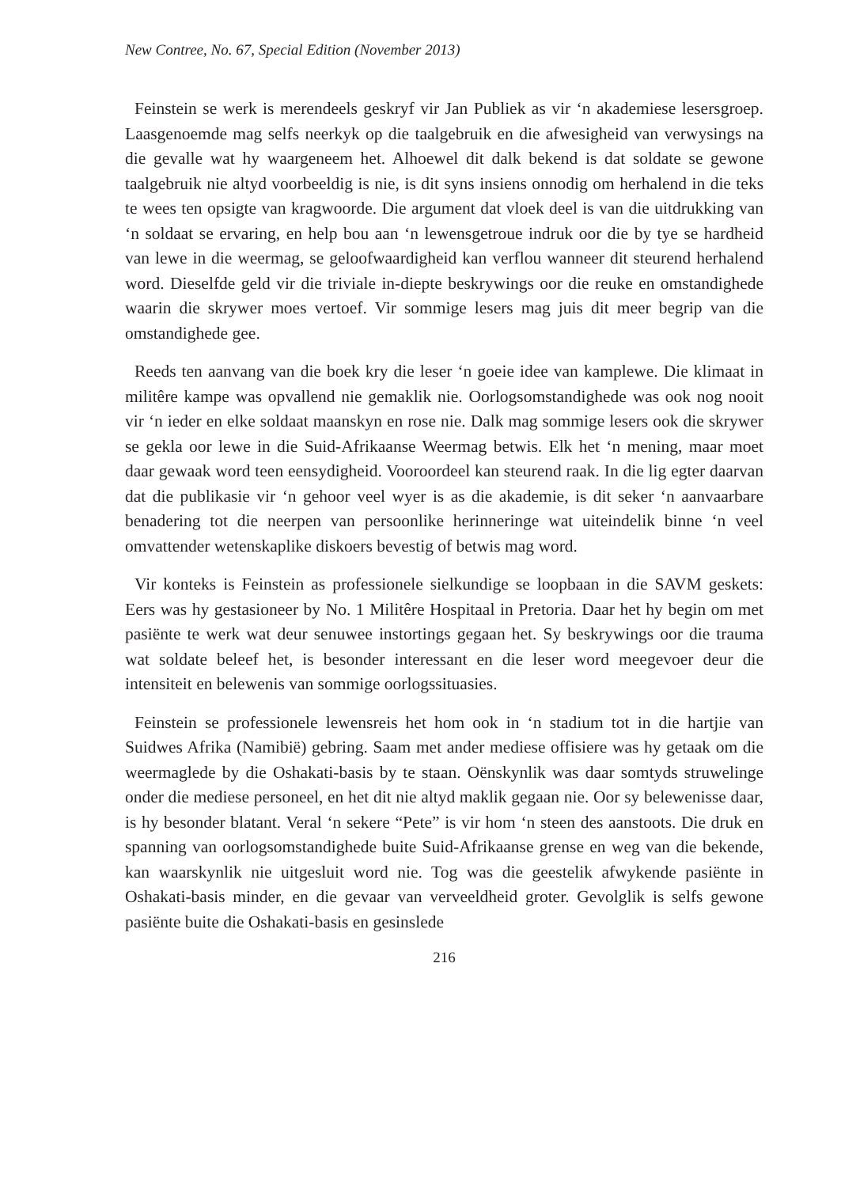New Contree, No. 67, Special Edition (November 2013)
Feinstein se werk is merendeels geskryf vir Jan Publiek as vir ‘n akademiese lesersgroep. Laasgenoemde mag selfs neerkyk op die taalgebruik en die afwesigheid van verwysings na die gevalle wat hy waargeneem het. Alhoewel dit dalk bekend is dat soldate se gewone taalgebruik nie altyd voorbeeldig is nie, is dit syns insiens onnodig om herhalend in die teks te wees ten opsigte van kragwoorde. Die argument dat vloek deel is van die uitdrukking van ‘n soldaat se ervaring, en help bou aan ‘n lewensgetroue indruk oor die by tye se hardheid van lewe in die weermag, se geloofwaardigheid kan verflou wanneer dit steurend herhalend word. Dieselfde geld vir die triviale in-diepte beskrywings oor die reuke en omstandighede waarin die skrywer moes vertoef. Vir sommige lesers mag juis dit meer begrip van die omstandighede gee.
Reeds ten aanvang van die boek kry die leser ‘n goeie idee van kamplewe. Die klimaat in militêre kampe was opvallend nie gemaklik nie. Oorlogsomstandighede was ook nog nooit vir ‘n ieder en elke soldaat maanskyn en rose nie. Dalk mag sommige lesers ook die skrywer se gekla oor lewe in die Suid-Afrikaanse Weermag betwis. Elk het ‘n mening, maar moet daar gewaak word teen eensydigheid. Vooroordeel kan steurend raak. In die lig egter daarvan dat die publikasie vir ‘n gehoor veel wyer is as die akademie, is dit seker ‘n aanvaarbare benadering tot die neerpen van persoonlike herinneringe wat uiteindelik binne ‘n veel omvattender wetenskaplike diskoers bevestig of betwis mag word.
Vir konteks is Feinstein as professionele sielkundige se loopbaan in die SAVM geskets: Eers was hy gestasioneer by No. 1 Militêre Hospitaal in Pretoria. Daar het hy begin om met pasiënte te werk wat deur senuwee instortings gegaan het. Sy beskrywings oor die trauma wat soldate beleef het, is besonder interessant en die leser word meegevoer deur die intensiteit en belewenis van sommige oorlogssituasies.
Feinstein se professionele lewensreis het hom ook in ‘n stadium tot in die hartjie van Suidwes Afrika (Namibië) gebring. Saam met ander mediese offisiere was hy getaak om die weermaglede by die Oshakati-basis by te staan. Oënskynlik was daar somtyds struwelinge onder die mediese personeel, en het dit nie altyd maklik gegaan nie. Oor sy belewenisse daar, is hy besonder blatant. Veral ‘n sekere “Pete” is vir hom ‘n steen des aanstoots. Die druk en spanning van oorlogsomstandighede buite Suid-Afrikaanse grense en weg van die bekende, kan waarskynlik nie uitgesluit word nie. Tog was die geestelik afwykende pasiënte in Oshakati-basis minder, en die gevaar van verveeldheid groter. Gevolglik is selfs gewone pasiënte buite die Oshakati-basis en gesinslede
216